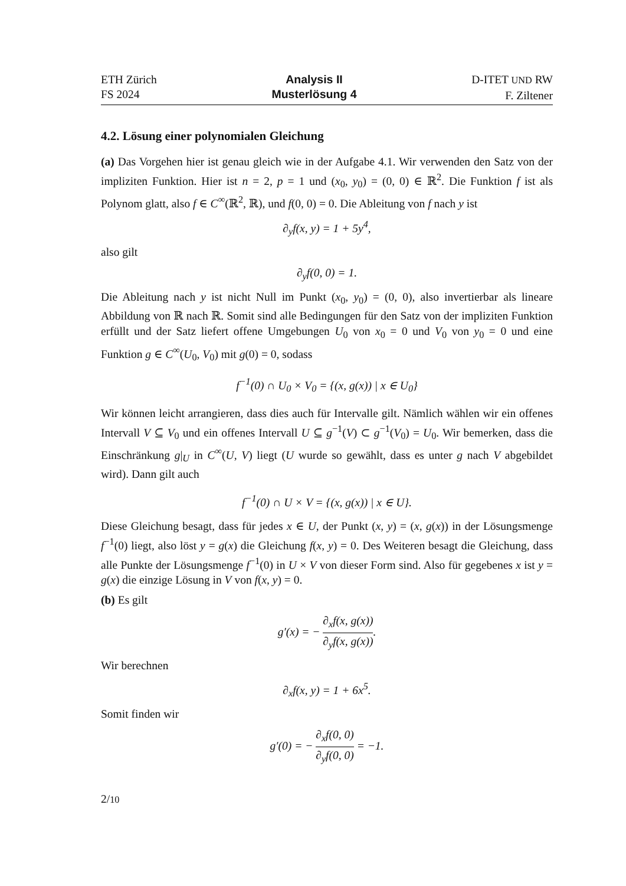ETH Zürich
FS 2024
Analysis II
Musterlösung 4
D-ITET UND RW
F. Ziltener
4.2. Lösung einer polynomialen Gleichung
(a) Das Vorgehen hier ist genau gleich wie in der Aufgabe 4.1. Wir verwenden den Satz von der impliziten Funktion. Hier ist n = 2, p = 1 und (x<sub>0</sub>, y<sub>0</sub>) = (0, 0) ∈ ℝ<sup>2</sup>. Die Funktion f ist als Polynom glatt, also f ∈ C<sup>∞</sup>(ℝ<sup>2</sup>, ℝ), und f(0, 0) = 0. Die Ableitung von f nach y ist
∂<sub>y</sub>f(x, y) = 1 + 5y<sup>4</sup>,
also gilt
∂<sub>y</sub>f(0, 0) = 1.
Die Ableitung nach y ist nicht Null im Punkt (x<sub>0</sub>, y<sub>0</sub>) = (0, 0), also invertierbar als lineare Abbildung von ℝ nach ℝ. Somit sind alle Bedingungen für den Satz von der impliziten Funktion erfüllt und der Satz liefert offene Umgebungen U<sub>0</sub> von x<sub>0</sub> = 0 und V<sub>0</sub> von y<sub>0</sub> = 0 und eine Funktion g ∈ C<sup>∞</sup>(U<sub>0</sub>, V<sub>0</sub>) mit g(0) = 0, sodass
f<sup>−1</sup>(0) ∩ U<sub>0</sub> × V<sub>0</sub> = {(x, g(x)) | x ∈ U<sub>0</sub>}
Wir können leicht arrangieren, dass dies auch für Intervalle gilt. Nämlich wählen wir ein offenes Intervall V ⊆ V<sub>0</sub> und ein offenes Intervall U ⊆ g<sup>−1</sup>(V) ⊂ g<sup>−1</sup>(V<sub>0</sub>) = U<sub>0</sub>. Wir bemerken, dass die Einschränkung g|<sub>U</sub> in C<sup>∞</sup>(U, V) liegt (U wurde so gewählt, dass es unter g nach V abgebildet wird). Dann gilt auch
f<sup>−1</sup>(0) ∩ U × V = {(x, g(x)) | x ∈ U}.
Diese Gleichung besagt, dass für jedes x ∈ U, der Punkt (x, y) = (x, g(x)) in der Lösungsmenge f<sup>−1</sup>(0) liegt, also löst y = g(x) die Gleichung f(x, y) = 0. Des Weiteren besagt die Gleichung, dass alle Punkte der Lösungsmenge f<sup>−1</sup>(0) in U × V von dieser Form sind. Also für gegebenes x ist y = g(x) die einzige Lösung in V von f(x, y) = 0.
(b) Es gilt
g′(x) = − ∂<sub>x</sub>f(x, g(x)) ∂<sub>y</sub>f(x, g(x)).
Wir berechnen
∂<sub>x</sub>f(x, y) = 1 + 6x<sup>5</sup>.
Somit finden wir
g′(0) = − ∂<sub>x</sub>f(0, 0) ∂<sub>y</sub>f(0, 0) = −1.
2/10